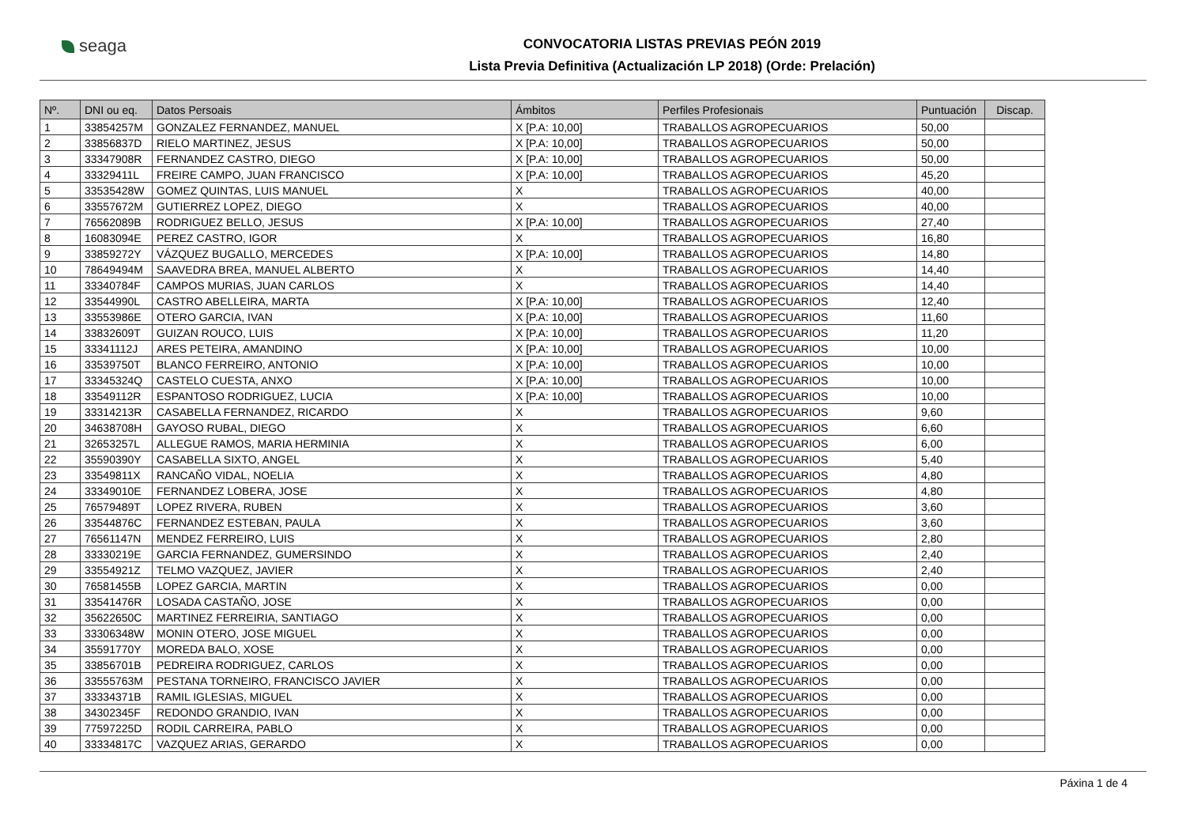seaga
CONVOCATORIA LISTAS PREVIAS PEÓN 2019
Lista Previa Definitiva (Actualización LP 2018) (Orde: Prelación)
| Nº. | DNI ou eq. | Datos Persoais | Ámbitos | Perfiles Profesionais | Puntuación | Discap. |
| --- | --- | --- | --- | --- | --- | --- |
| 1 | 33854257M | GONZALEZ FERNANDEZ, MANUEL | X [P.A: 10,00] | TRABALLOS AGROPECUARIOS | 50,00 | |
| 2 | 33856837D | RIELO MARTINEZ, JESUS | X [P.A: 10,00] | TRABALLOS AGROPECUARIOS | 50,00 | |
| 3 | 33347908R | FERNANDEZ CASTRO, DIEGO | X [P.A: 10,00] | TRABALLOS AGROPECUARIOS | 50,00 | |
| 4 | 33329411L | FREIRE CAMPO, JUAN FRANCISCO | X [P.A: 10,00] | TRABALLOS AGROPECUARIOS | 45,20 | |
| 5 | 33535428W | GOMEZ QUINTAS, LUIS MANUEL | X | TRABALLOS AGROPECUARIOS | 40,00 | |
| 6 | 33557672M | GUTIERREZ LOPEZ, DIEGO | X | TRABALLOS AGROPECUARIOS | 40,00 | |
| 7 | 76562089B | RODRIGUEZ BELLO, JESUS | X [P.A: 10,00] | TRABALLOS AGROPECUARIOS | 27,40 | |
| 8 | 16083094E | PEREZ CASTRO, IGOR | X | TRABALLOS AGROPECUARIOS | 16,80 | |
| 9 | 33859272Y | VÁZQUEZ BUGALLO, MERCEDES | X [P.A: 10,00] | TRABALLOS AGROPECUARIOS | 14,80 | |
| 10 | 78649494M | SAAVEDRA BREA, MANUEL ALBERTO | X | TRABALLOS AGROPECUARIOS | 14,40 | |
| 11 | 33340784F | CAMPOS MURIAS, JUAN CARLOS | X | TRABALLOS AGROPECUARIOS | 14,40 | |
| 12 | 33544990L | CASTRO ABELLEIRA, MARTA | X [P.A: 10,00] | TRABALLOS AGROPECUARIOS | 12,40 | |
| 13 | 33553986E | OTERO GARCIA, IVAN | X [P.A: 10,00] | TRABALLOS AGROPECUARIOS | 11,60 | |
| 14 | 33832609T | GUIZAN ROUCO, LUIS | X [P.A: 10,00] | TRABALLOS AGROPECUARIOS | 11,20 | |
| 15 | 33341112J | ARES PETEIRA, AMANDINO | X [P.A: 10,00] | TRABALLOS AGROPECUARIOS | 10,00 | |
| 16 | 33539750T | BLANCO FERREIRO, ANTONIO | X [P.A: 10,00] | TRABALLOS AGROPECUARIOS | 10,00 | |
| 17 | 33345324Q | CASTELO CUESTA, ANXO | X [P.A: 10,00] | TRABALLOS AGROPECUARIOS | 10,00 | |
| 18 | 33549112R | ESPANTOSO RODRIGUEZ, LUCIA | X [P.A: 10,00] | TRABALLOS AGROPECUARIOS | 10,00 | |
| 19 | 33314213R | CASABELLA FERNANDEZ, RICARDO | X | TRABALLOS AGROPECUARIOS | 9,60 | |
| 20 | 34638708H | GAYOSO RUBAL, DIEGO | X | TRABALLOS AGROPECUARIOS | 6,60 | |
| 21 | 32653257L | ALLEGUE RAMOS, MARIA HERMINIA | X | TRABALLOS AGROPECUARIOS | 6,00 | |
| 22 | 35590390Y | CASABELLA SIXTO, ANGEL | X | TRABALLOS AGROPECUARIOS | 5,40 | |
| 23 | 33549811X | RANCAÑO VIDAL, NOELIA | X | TRABALLOS AGROPECUARIOS | 4,80 | |
| 24 | 33349010E | FERNANDEZ LOBERA, JOSE | X | TRABALLOS AGROPECUARIOS | 4,80 | |
| 25 | 76579489T | LOPEZ RIVERA, RUBEN | X | TRABALLOS AGROPECUARIOS | 3,60 | |
| 26 | 33544876C | FERNANDEZ ESTEBAN, PAULA | X | TRABALLOS AGROPECUARIOS | 3,60 | |
| 27 | 76561147N | MENDEZ FERREIRO, LUIS | X | TRABALLOS AGROPECUARIOS | 2,80 | |
| 28 | 33330219E | GARCIA FERNANDEZ, GUMERSINDO | X | TRABALLOS AGROPECUARIOS | 2,40 | |
| 29 | 33554921Z | TELMO VAZQUEZ, JAVIER | X | TRABALLOS AGROPECUARIOS | 2,40 | |
| 30 | 76581455B | LOPEZ GARCIA, MARTIN | X | TRABALLOS AGROPECUARIOS | 0,00 | |
| 31 | 33541476R | LOSADA CASTAÑO, JOSE | X | TRABALLOS AGROPECUARIOS | 0,00 | |
| 32 | 35622650C | MARTINEZ FERREIRIA, SANTIAGO | X | TRABALLOS AGROPECUARIOS | 0,00 | |
| 33 | 33306348W | MONIN OTERO, JOSE MIGUEL | X | TRABALLOS AGROPECUARIOS | 0,00 | |
| 34 | 35591770Y | MOREDA BALO, XOSE | X | TRABALLOS AGROPECUARIOS | 0,00 | |
| 35 | 33856701B | PEDREIRA RODRIGUEZ, CARLOS | X | TRABALLOS AGROPECUARIOS | 0,00 | |
| 36 | 33555763M | PESTANA TORNEIRO, FRANCISCO JAVIER | X | TRABALLOS AGROPECUARIOS | 0,00 | |
| 37 | 33334371B | RAMIL IGLESIAS, MIGUEL | X | TRABALLOS AGROPECUARIOS | 0,00 | |
| 38 | 34302345F | REDONDO GRANDIO, IVAN | X | TRABALLOS AGROPECUARIOS | 0,00 | |
| 39 | 77597225D | RODIL CARREIRA, PABLO | X | TRABALLOS AGROPECUARIOS | 0,00 | |
| 40 | 33334817C | VAZQUEZ ARIAS, GERARDO | X | TRABALLOS AGROPECUARIOS | 0,00 | |
Páxina 1 de 4